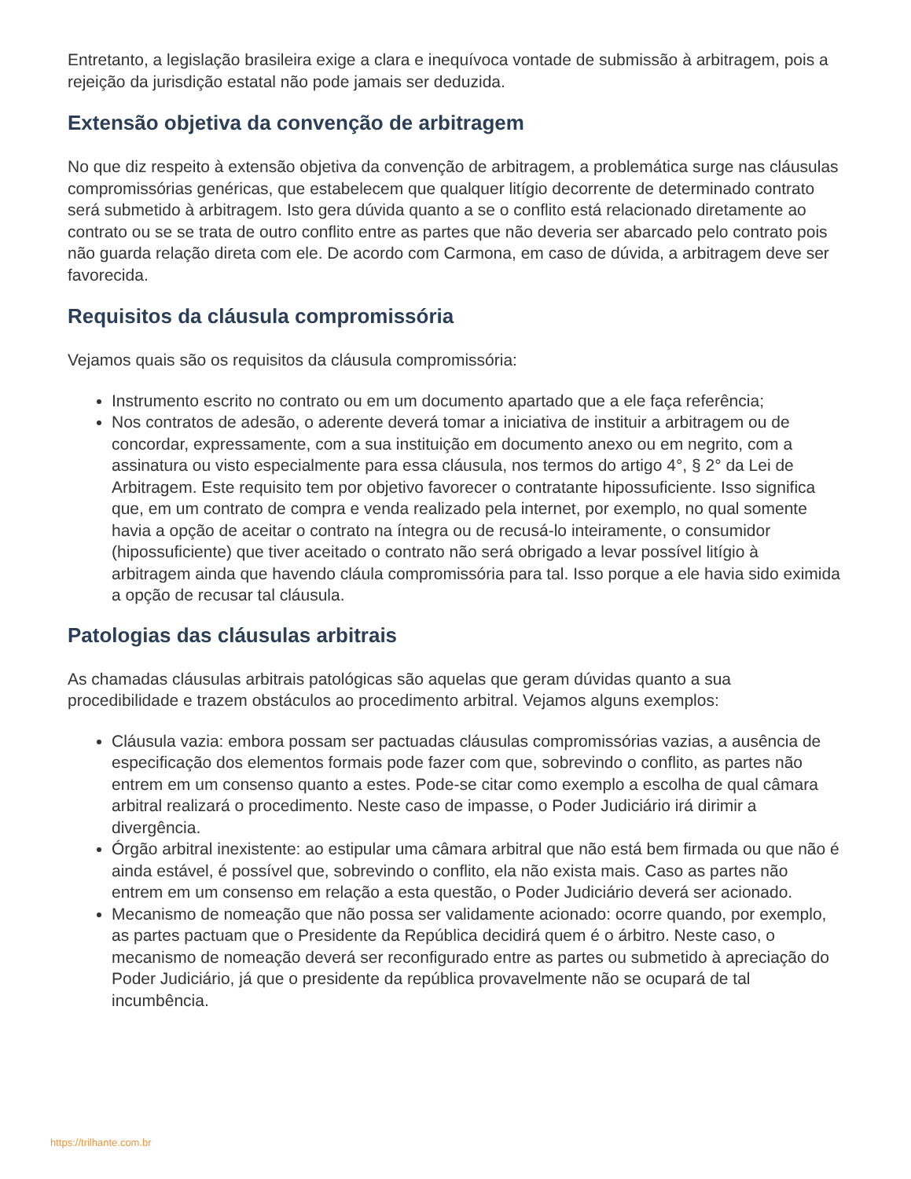Entretanto, a legislação brasileira exige a clara e inequívoca vontade de submissão à arbitragem, pois a rejeição da jurisdição estatal não pode jamais ser deduzida.
Extensão objetiva da convenção de arbitragem
No que diz respeito à extensão objetiva da convenção de arbitragem, a problemática surge nas cláusulas compromissórias genéricas, que estabelecem que qualquer litígio decorrente de determinado contrato será submetido à arbitragem. Isto gera dúvida quanto a se o conflito está relacionado diretamente ao contrato ou se se trata de outro conflito entre as partes que não deveria ser abarcado pelo contrato pois não guarda relação direta com ele. De acordo com Carmona, em caso de dúvida, a arbitragem deve ser favorecida.
Requisitos da cláusula compromissória
Vejamos quais são os requisitos da cláusula compromissória:
Instrumento escrito no contrato ou em um documento apartado que a ele faça referência;
Nos contratos de adesão, o aderente deverá tomar a iniciativa de instituir a arbitragem ou de concordar, expressamente, com a sua instituição em documento anexo ou em negrito, com a assinatura ou visto especialmente para essa cláusula, nos termos do artigo 4°, § 2° da Lei de Arbitragem. Este requisito tem por objetivo favorecer o contratante hipossuficiente. Isso significa que, em um contrato de compra e venda realizado pela internet, por exemplo, no qual somente havia a opção de aceitar o contrato na íntegra ou de recusá-lo inteiramente, o consumidor (hipossuficiente) que tiver aceitado o contrato não será obrigado a levar possível litígio à arbitragem ainda que havendo cláula compromissória para tal. Isso porque a ele havia sido eximida a opção de recusar tal cláusula.
Patologias das cláusulas arbitrais
As chamadas cláusulas arbitrais patológicas são aquelas que geram dúvidas quanto a sua procedibilidade e trazem obstáculos ao procedimento arbitral. Vejamos alguns exemplos:
Cláusula vazia: embora possam ser pactuadas cláusulas compromissórias vazias, a ausência de especificação dos elementos formais pode fazer com que, sobrevindo o conflito, as partes não entrem em um consenso quanto a estes. Pode-se citar como exemplo a escolha de qual câmara arbitral realizará o procedimento. Neste caso de impasse, o Poder Judiciário irá dirimir a divergência.
Órgão arbitral inexistente: ao estipular uma câmara arbitral que não está bem firmada ou que não é ainda estável, é possível que, sobrevindo o conflito, ela não exista mais. Caso as partes não entrem em um consenso em relação a esta questão, o Poder Judiciário deverá ser acionado.
Mecanismo de nomeação que não possa ser validamente acionado: ocorre quando, por exemplo, as partes pactuam que o Presidente da República decidirá quem é o árbitro. Neste caso, o mecanismo de nomeação deverá ser reconfigurado entre as partes ou submetido à apreciação do Poder Judiciário, já que o presidente da república provavelmente não se ocupará de tal incumbência.
https://trilhante.com.br